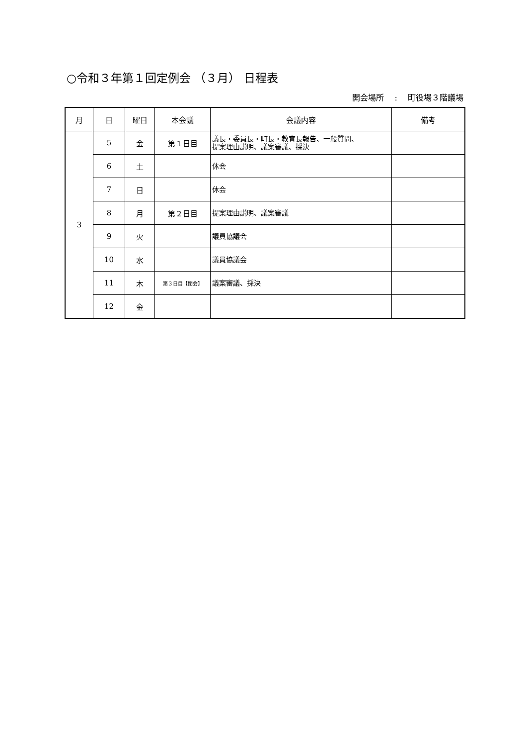○令和３年第１回定例会 （３月） 日程表
開会場所　 :　 町役場３階議場
| 月 | 日 | 曜日 | 本会議 | 会議内容 | 備考 |
| --- | --- | --- | --- | --- | --- |
| 3 | 5 | 金 | 第１日目 | 議長・委員長・町長・教育長報告、一般質問、 提案理由説明、議案審議、採決 | |
| | 6 | 土 | | 休会 | |
| | 7 | 日 | | 休会 | |
| | 8 | 月 | 第２日目 | 提案理由説明、議案審議 | |
| | 9 | 火 | | 議員協議会 | |
| | 10 | 水 | | 議員協議会 | |
| | 11 | 木 | 第３日目【閉会】 | 議案審議、採決 | |
| | 12 | 金 | | | |